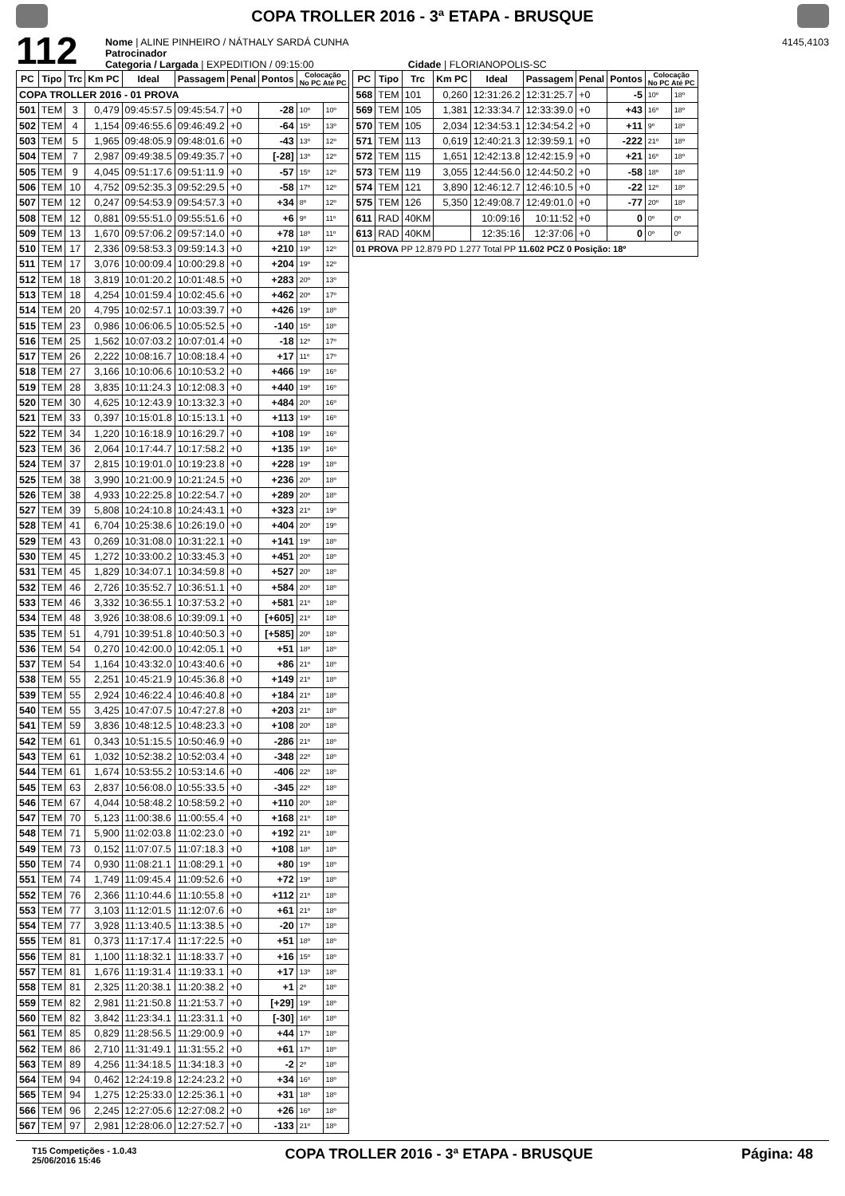COPA TROLLER 2016 - 3ª ETAPA - BRUSQUE
112
Nome | ALINE PINHEIRO / NÁTHALY SARDÁ CUNHA 4145,4103
Patrocinador
Categoria / Largada | EXPEDITION / 09:15:00 Cidade | FLORIANOPOLIS-SC
| PC | Tipo | Trc | Km PC | Ideal | Passagem | Penal | Pontos | Colocação No PC Até PC | |
| --- | --- | --- | --- | --- | --- | --- | --- | --- | --- |
| COPA TROLLER 2016 - 01 PROVA | | | | | | | | | |
| 501 | TEM | 3 | 0,479 | 09:45:57.5 | 09:45:54.7 | +0 | -28 | 10º | 10º |
| 502 | TEM | 4 | 1,154 | 09:46:55.6 | 09:46:49.2 | +0 | -64 | 15º | 13º |
| 503 | TEM | 5 | 1,965 | 09:48:05.9 | 09:48:01.6 | +0 | -43 | 13º | 12º |
| 504 | TEM | 7 | 2,987 | 09:49:38.5 | 09:49:35.7 | +0 | [-28] | 13º | 12º |
| 505 | TEM | 9 | 4,045 | 09:51:17.6 | 09:51:11.9 | +0 | -57 | 15º | 12º |
| 506 | TEM | 10 | 4,752 | 09:52:35.3 | 09:52:29.5 | +0 | -58 | 17º | 12º |
| 507 | TEM | 12 | 0,247 | 09:54:53.9 | 09:54:57.3 | +0 | +34 | 8º | 12º |
| 508 | TEM | 12 | 0,881 | 09:55:51.0 | 09:55:51.6 | +0 | +6 | 9º | 11º |
| 509 | TEM | 13 | 1,670 | 09:57:06.2 | 09:57:14.0 | +0 | +78 | 18º | 11º |
| 510 | TEM | 17 | 2,336 | 09:58:53.3 | 09:59:14.3 | +0 | +210 | 19º | 12º |
| 511 | TEM | 17 | 3,076 | 10:00:09.4 | 10:00:29.8 | +0 | +204 | 19º | 12º |
| 512 | TEM | 18 | 3,819 | 10:01:20.2 | 10:01:48.5 | +0 | +283 | 20º | 13º |
| 513 | TEM | 18 | 4,254 | 10:01:59.4 | 10:02:45.6 | +0 | +462 | 20º | 17º |
| 514 | TEM | 20 | 4,795 | 10:02:57.1 | 10:03:39.7 | +0 | +426 | 19º | 18º |
| 515 | TEM | 23 | 0,986 | 10:06:06.5 | 10:05:52.5 | +0 | -140 | 15º | 18º |
| 516 | TEM | 25 | 1,562 | 10:07:03.2 | 10:07:01.4 | +0 | -18 | 12º | 17º |
| 517 | TEM | 26 | 2,222 | 10:08:16.7 | 10:08:18.4 | +0 | +17 | 11º | 17º |
| 518 | TEM | 27 | 3,166 | 10:10:06.6 | 10:10:53.2 | +0 | +466 | 19º | 16º |
| 519 | TEM | 28 | 3,835 | 10:11:24.3 | 10:12:08.3 | +0 | +440 | 19º | 16º |
| 520 | TEM | 30 | 4,625 | 10:12:43.9 | 10:13:32.3 | +0 | +484 | 20º | 16º |
| 521 | TEM | 33 | 0,397 | 10:15:01.8 | 10:15:13.1 | +0 | +113 | 19º | 16º |
| 522 | TEM | 34 | 1,220 | 10:16:18.9 | 10:16:29.7 | +0 | +108 | 19º | 16º |
| 523 | TEM | 36 | 2,064 | 10:17:44.7 | 10:17:58.2 | +0 | +135 | 19º | 16º |
| 524 | TEM | 37 | 2,815 | 10:19:01.0 | 10:19:23.8 | +0 | +228 | 19º | 18º |
| 525 | TEM | 38 | 3,990 | 10:21:00.9 | 10:21:24.5 | +0 | +236 | 20º | 18º |
| 526 | TEM | 38 | 4,933 | 10:22:25.8 | 10:22:54.7 | +0 | +289 | 20º | 18º |
| 527 | TEM | 39 | 5,808 | 10:24:10.8 | 10:24:43.1 | +0 | +323 | 21º | 19º |
| 528 | TEM | 41 | 6,704 | 10:25:38.6 | 10:26:19.0 | +0 | +404 | 20º | 19º |
| 529 | TEM | 43 | 0,269 | 10:31:08.0 | 10:31:22.1 | +0 | +141 | 19º | 18º |
| 530 | TEM | 45 | 1,272 | 10:33:00.2 | 10:33:45.3 | +0 | +451 | 20º | 18º |
| 531 | TEM | 45 | 1,829 | 10:34:07.1 | 10:34:59.8 | +0 | +527 | 20º | 18º |
| 532 | TEM | 46 | 2,726 | 10:35:52.7 | 10:36:51.1 | +0 | +584 | 20º | 18º |
| 533 | TEM | 46 | 3,332 | 10:36:55.1 | 10:37:53.2 | +0 | +581 | 21º | 18º |
| 534 | TEM | 48 | 3,926 | 10:38:08.6 | 10:39:09.1 | +0 | [+605] | 21º | 18º |
| 535 | TEM | 51 | 4,791 | 10:39:51.8 | 10:40:50.3 | +0 | [+585] | 20º | 18º |
| 536 | TEM | 54 | 0,270 | 10:42:00.0 | 10:42:05.1 | +0 | +51 | 18º | 18º |
| 537 | TEM | 54 | 1,164 | 10:43:32.0 | 10:43:40.6 | +0 | +86 | 21º | 18º |
| 538 | TEM | 55 | 2,251 | 10:45:21.9 | 10:45:36.8 | +0 | +149 | 21º | 18º |
| 539 | TEM | 55 | 2,924 | 10:46:22.4 | 10:46:40.8 | +0 | +184 | 21º | 18º |
| 540 | TEM | 55 | 3,425 | 10:47:07.5 | 10:47:27.8 | +0 | +203 | 21º | 18º |
| 541 | TEM | 59 | 3,836 | 10:48:12.5 | 10:48:23.3 | +0 | +108 | 20º | 18º |
| 542 | TEM | 61 | 0,343 | 10:51:15.5 | 10:50:46.9 | +0 | -286 | 21º | 18º |
| 543 | TEM | 61 | 1,032 | 10:52:38.2 | 10:52:03.4 | +0 | -348 | 22º | 18º |
| 544 | TEM | 61 | 1,674 | 10:53:55.2 | 10:53:14.6 | +0 | -406 | 22º | 18º |
| 545 | TEM | 63 | 2,837 | 10:56:08.0 | 10:55:33.5 | +0 | -345 | 22º | 18º |
| 546 | TEM | 67 | 4,044 | 10:58:48.2 | 10:58:59.2 | +0 | +110 | 20º | 18º |
| 547 | TEM | 70 | 5,123 | 11:00:38.6 | 11:00:55.4 | +0 | +168 | 21º | 18º |
| 548 | TEM | 71 | 5,900 | 11:02:03.8 | 11:02:23.0 | +0 | +192 | 21º | 18º |
| 549 | TEM | 73 | 0,152 | 11:07:07.5 | 11:07:18.3 | +0 | +108 | 18º | 18º |
| 550 | TEM | 74 | 0,930 | 11:08:21.1 | 11:08:29.1 | +0 | +80 | 19º | 18º |
| 551 | TEM | 74 | 1,749 | 11:09:45.4 | 11:09:52.6 | +0 | +72 | 19º | 18º |
| 552 | TEM | 76 | 2,366 | 11:10:44.6 | 11:10:55.8 | +0 | +112 | 21º | 18º |
| 553 | TEM | 77 | 3,103 | 11:12:01.5 | 11:12:07.6 | +0 | +61 | 21º | 18º |
| 554 | TEM | 77 | 3,928 | 11:13:40.5 | 11:13:38.5 | +0 | -20 | 17º | 18º |
| 555 | TEM | 81 | 0,373 | 11:17:17.4 | 11:17:22.5 | +0 | +51 | 18º | 18º |
| 556 | TEM | 81 | 1,100 | 11:18:32.1 | 11:18:33.7 | +0 | +16 | 15º | 18º |
| 557 | TEM | 81 | 1,676 | 11:19:31.4 | 11:19:33.1 | +0 | +17 | 13º | 18º |
| 558 | TEM | 81 | 2,325 | 11:20:38.1 | 11:20:38.2 | +0 | +1 | 2º | 18º |
| 559 | TEM | 82 | 2,981 | 11:21:50.8 | 11:21:53.7 | +0 | [+29] | 19º | 18º |
| 560 | TEM | 82 | 3,842 | 11:23:34.1 | 11:23:31.1 | +0 | [-30] | 16º | 18º |
| 561 | TEM | 85 | 0,829 | 11:28:56.5 | 11:29:00.9 | +0 | +44 | 17º | 18º |
| 562 | TEM | 86 | 2,710 | 11:31:49.1 | 11:31:55.2 | +0 | +61 | 17º | 18º |
| 563 | TEM | 89 | 4,256 | 11:34:18.5 | 11:34:18.3 | +0 | -2 | 2º | 18º |
| 564 | TEM | 94 | 0,462 | 12:24:19.8 | 12:24:23.2 | +0 | +34 | 16º | 18º |
| 565 | TEM | 94 | 1,275 | 12:25:33.0 | 12:25:36.1 | +0 | +31 | 18º | 18º |
| 566 | TEM | 96 | 2,245 | 12:27:05.6 | 12:27:08.2 | +0 | +26 | 16º | 18º |
| 567 | TEM | 97 | 2,981 | 12:28:06.0 | 12:27:52.7 | +0 | -133 | 21º | 18º |
| PC | Tipo | Trc | Km PC | Ideal | Passagem | Penal | Pontos | Colocação No PC Até PC | |
| --- | --- | --- | --- | --- | --- | --- | --- | --- | --- |
| 568 | TEM | 101 | 0,260 | 12:31:26.2 | 12:31:25.7 | +0 | -5 | 10º | 18º |
| 569 | TEM | 105 | 1,381 | 12:33:34.7 | 12:33:39.0 | +0 | +43 | 16º | 18º |
| 570 | TEM | 105 | 2,034 | 12:34:53.1 | 12:34:54.2 | +0 | +11 | 9º | 18º |
| 571 | TEM | 113 | 0,619 | 12:40:21.3 | 12:39:59.1 | +0 | -222 | 21º | 18º |
| 572 | TEM | 115 | 1,651 | 12:42:13.8 | 12:42:15.9 | +0 | +21 | 16º | 18º |
| 573 | TEM | 119 | 3,055 | 12:44:56.0 | 12:44:50.2 | +0 | -58 | 18º | 18º |
| 574 | TEM | 121 | 3,890 | 12:46:12.7 | 12:46:10.5 | +0 | -22 | 12º | 18º |
| 575 | TEM | 126 | 5,350 | 12:49:08.7 | 12:49:01.0 | +0 | -77 | 20º | 18º |
| 611 | RAD | 40KM | | 10:09:16 | 10:11:52 | +0 | 0 | 0º | 0º |
| 613 | RAD | 40KM | | 12:35:16 | 12:37:06 | +0 | 0 | 0º | 0º |
| 01 PROVA PP 12.879 PD 1.277 Total PP 11.602 PCZ 0 Posição: 18º | | | | | | | | | |
T15 Competições - 1.0.43
25/06/2016 15:46 COPA TROLLER 2016 - 3ª ETAPA - BRUSQUE Página: 48